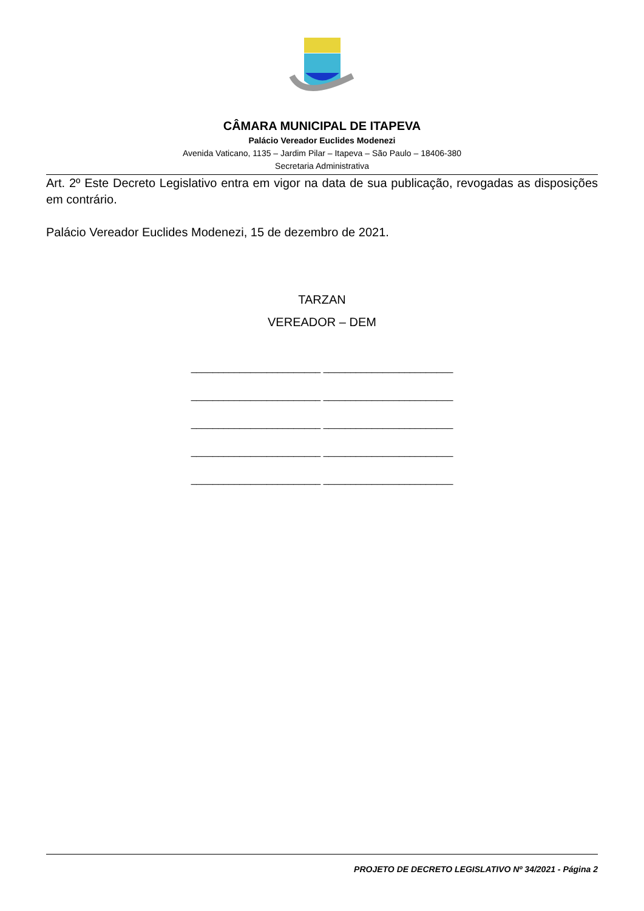CÂMARA MUNICIPAL DE ITAPEVA
Palácio Vereador Euclides Modenezi
Avenida Vaticano, 1135 – Jardim Pilar – Itapeva – São Paulo – 18406-380
Secretaria Administrativa
Art. 2º Este Decreto Legislativo entra em vigor na data de sua publicação, revogadas as disposições em contrário.
Palácio Vereador Euclides Modenezi, 15 de dezembro de 2021.
TARZAN
VEREADOR – DEM
________________________ ________________________
________________________ ________________________
________________________ ________________________
________________________ ________________________
________________________ ________________________
PROJETO DE DECRETO LEGISLATIVO Nº 34/2021 - Página 2